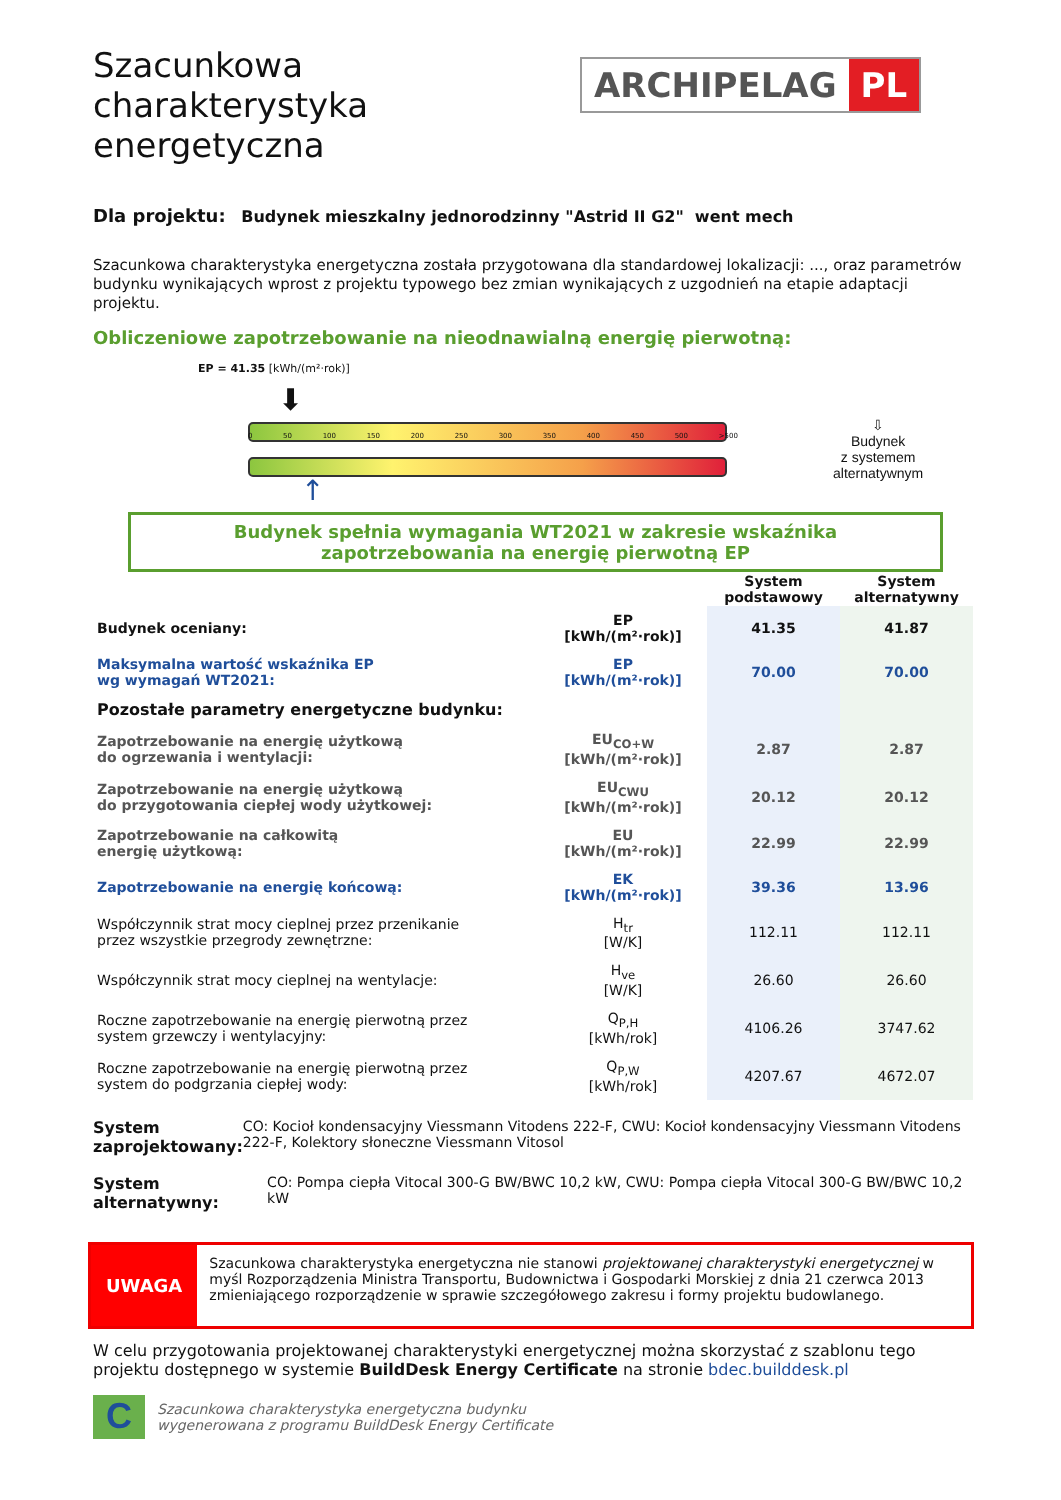Szacunkowa
charakterystyka
energetyczna
ARCHIPELAG PL
Dla projektu: Budynek mieszkalny jednorodzinny "Astrid II G2" went mech
Szacunkowa charakterystyka energetyczna została przygotowana dla standardowej lokalizacji: ..., oraz parametrów budynku wynikających wprost z projektu typowego bez zmian wynikających z uzgodnień na etapie adaptacji projektu.
Obliczeniowe zapotrzebowanie na nieodnawialną energię pierwotną:
EP = 41.35 [kWh/(m²·rok)]
⬇
0 50 100 150 200 250 300 350 400 450 500 >500
↑
⇩
Budynek
z systemem
alternatywnym
Budynek spełnia wymagania WT2021 w zakresie wskaźnika
zapotrzebowania na energię pierwotną EP
| | | System podstawowy | System alternatywny |
| Budynek oceniany: | EP [kWh/(m²·rok)] | 41.35 | 41.87 |
| Maksymalna wartość wskaźnika EP wg wymagań WT2021: | EP [kWh/(m²·rok)] | 70.00 | 70.00 |
| Pozostałe parametry energetyczne budynku: | | | |
| Zapotrzebowanie na energię użytkową do ogrzewania i wentylacji: | EU<sub>CO+W</sub> [kWh/(m²·rok)] | 2.87 | 2.87 |
| Zapotrzebowanie na energię użytkową do przygotowania ciepłej wody użytkowej: | EU<sub>CWU</sub> [kWh/(m²·rok)] | 20.12 | 20.12 |
| Zapotrzebowanie na całkowitą energię użytkową: | EU [kWh/(m²·rok)] | 22.99 | 22.99 |
| Zapotrzebowanie na energię końcową: | EK [kWh/(m²·rok)] | 39.36 | 13.96 |
| Współczynnik strat mocy cieplnej przez przenikanie przez wszystkie przegrody zewnętrzne: | H<sub>tr</sub> [W/K] | 112.11 | 112.11 |
| Współczynnik strat mocy cieplnej na wentylacje: | H<sub>ve</sub> [W/K] | 26.60 | 26.60 |
| Roczne zapotrzebowanie na energię pierwotną przez system grzewczy i wentylacyjny: | Q<sub>P,H</sub> [kWh/rok] | 4106.26 | 3747.62 |
| Roczne zapotrzebowanie na energię pierwotną przez system do podgrzania ciepłej wody: | Q<sub>P,W</sub> [kWh/rok] | 4207.67 | 4672.07 |
System zaprojektowany:
CO: Kocioł kondensacyjny Viessmann Vitodens 222-F, CWU: Kocioł kondensacyjny Viessmann Vitodens 222-F, Kolektory słoneczne Viessmann Vitosol
System alternatywny:
CO: Pompa ciepła Vitocal 300-G BW/BWC 10,2 kW, CWU: Pompa ciepła Vitocal 300-G BW/BWC 10,2 kW
UWAGA
Szacunkowa charakterystyka energetyczna nie stanowi projektowanej charakterystyki energetycznej w myśl Rozporządzenia Ministra Transportu, Budownictwa i Gospodarki Morskiej z dnia 21 czerwca 2013 zmieniającego rozporządzenie w sprawie szczegółowego zakresu i formy projektu budowlanego.
W celu przygotowania projektowanej charakterystyki energetycznej można skorzystać z szablonu tego projektu dostępnego w systemie BuildDesk Energy Certificate na stronie bdec.builddesk.pl
C
Szacunkowa charakterystyka energetyczna budynku
wygenerowana z programu BuildDesk Energy Certificate